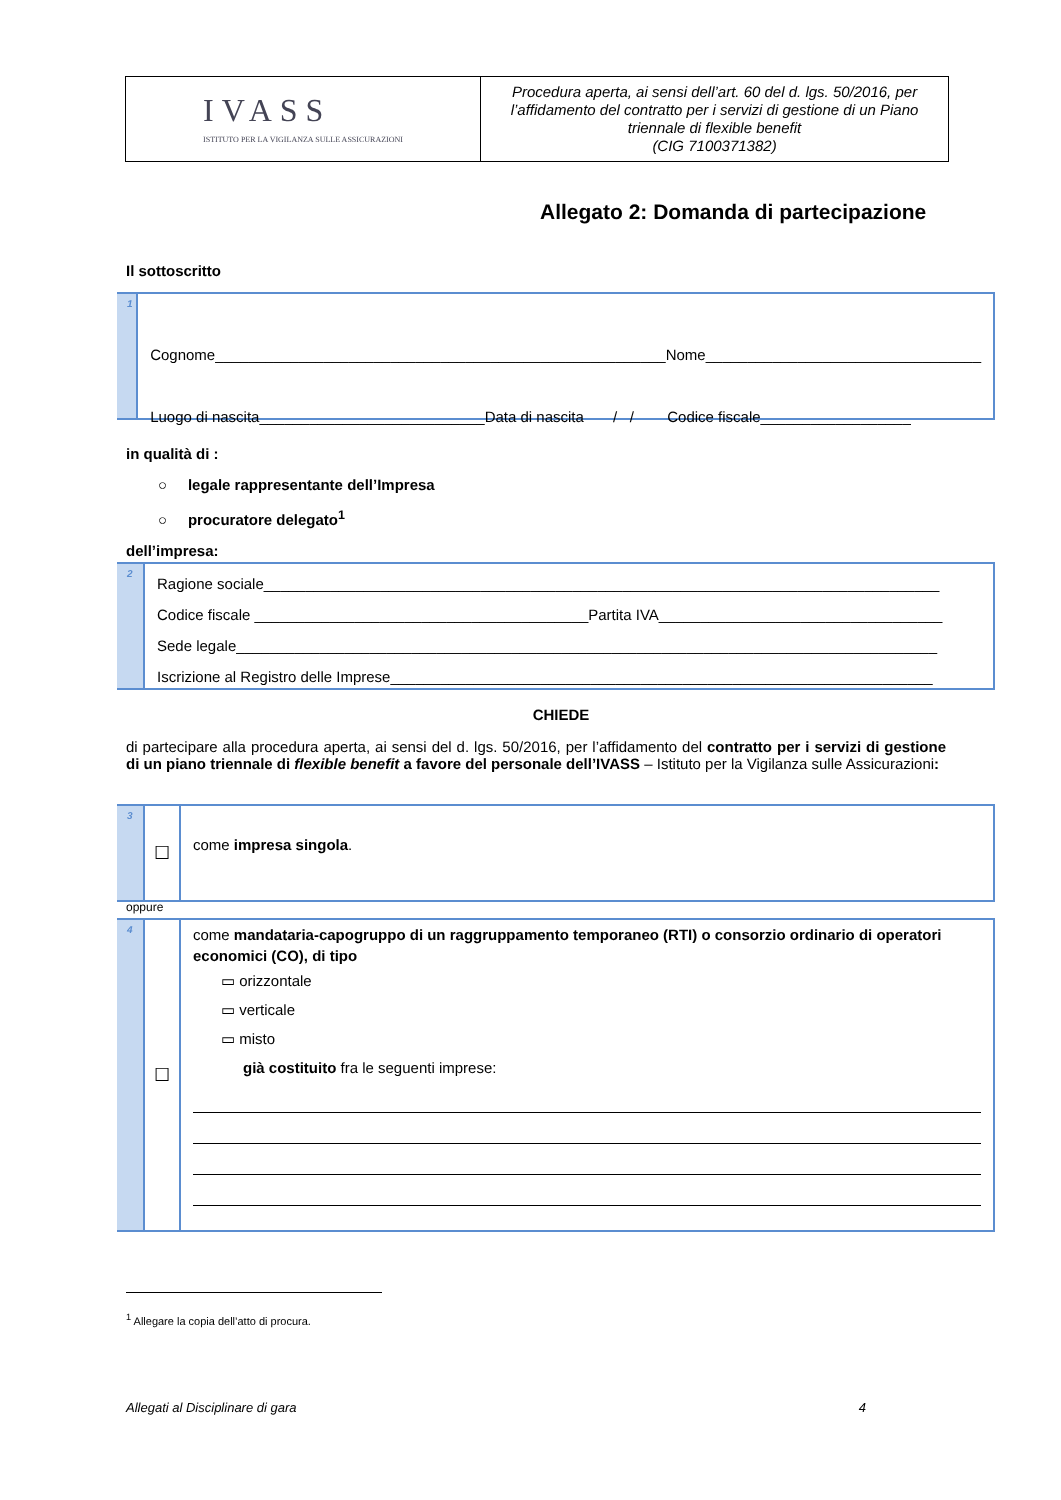IVASS
ISTITUTO PER LA VIGILANZA SULLE ASSICURAZIONI
Procedura aperta, ai sensi dell’art. 60 del d. lgs. 50/2016, per l’affidamento del contratto per i servizi di gestione di un Piano triennale di flexible benefit
(CIG 7100371382)
Allegato 2: Domanda di partecipazione
Il sottoscritto
1
Cognome______________________________________________________Nome_________________________________
Luogo di nascita___________________________Data di nascita / / Codice fiscale__________________
in qualità di :
○ legale rappresentante dell’Impresa
○ procuratore delegato<sup>1</sup>
dell’impresa:
2
Ragione sociale_________________________________________________________________________________
Codice fiscale ________________________________________Partita IVA__________________________________
Sede legale____________________________________________________________________________________
Iscrizione al Registro delle Imprese_________________________________________________________________
CHIEDE
di partecipare alla procedura aperta, ai sensi del d. lgs. 50/2016, per l’affidamento del contratto per i servizi di gestione di un piano triennale di flexible benefit a favore del personale dell’IVASS – Istituto per la Vigilanza sulle Assicurazioni:
3
☐
come impresa singola.
oppure
4
☐
come mandataria-capogruppo di un raggruppamento temporaneo (RTI) o consorzio ordinario di operatori economici (CO), di tipo
▭ orizzontale
▭ verticale
▭ misto
già costituito fra le seguenti imprese:
<sup>1</sup> Allegare la copia dell’atto di procura.
Allegati al Disciplinare di gara 4